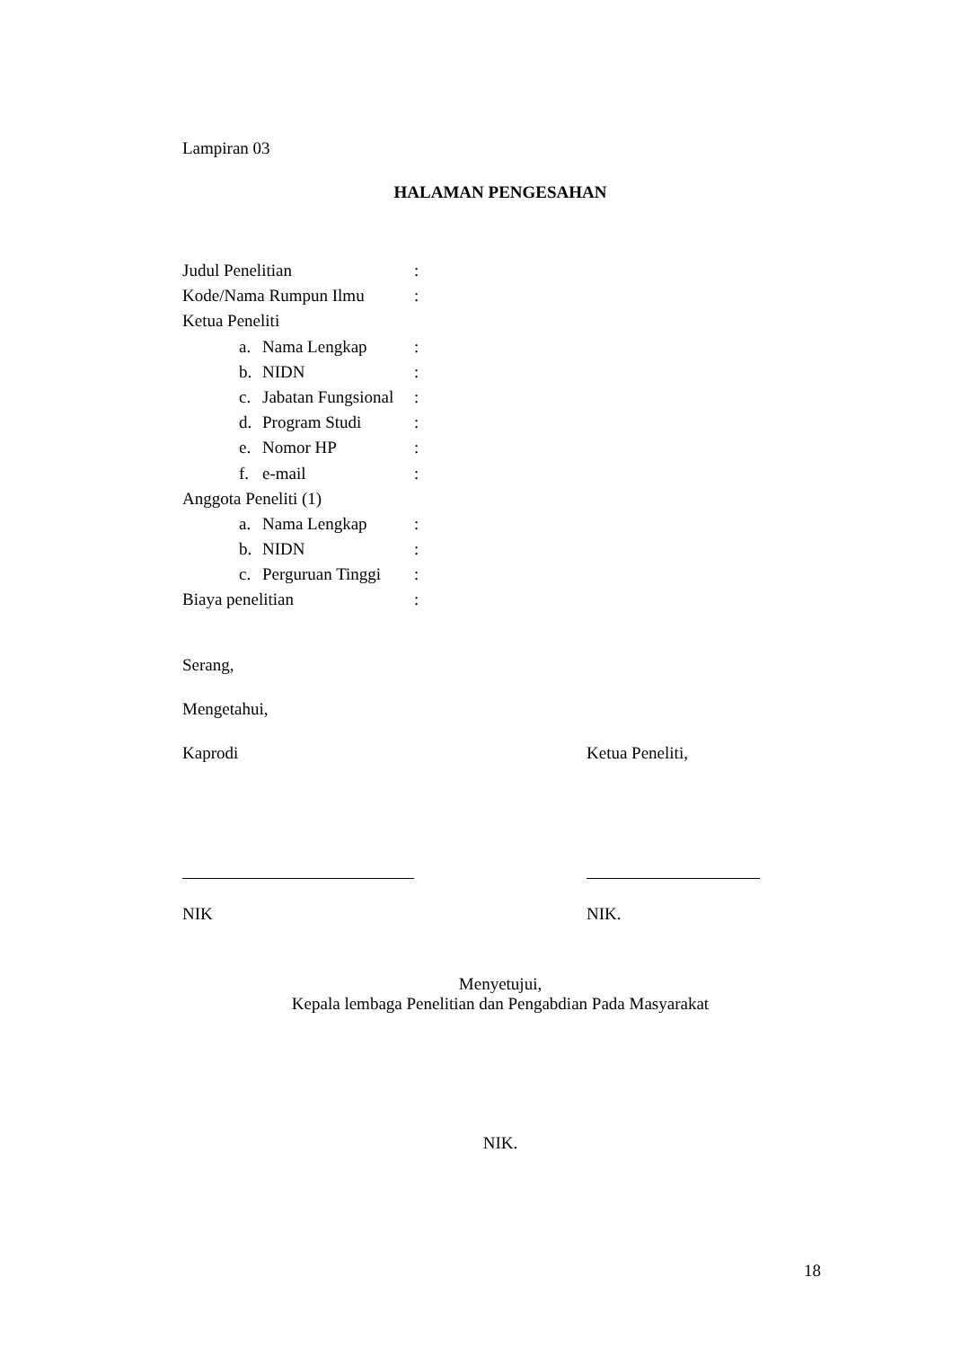Lampiran 03
HALAMAN PENGESAHAN
| Judul Penelitian | : |
| Kode/Nama Rumpun Ilmu | : |
| Ketua Peneliti | |
| a. Nama Lengkap | : |
| b. NIDN | : |
| c. Jabatan Fungsional | : |
| d. Program Studi | : |
| e. Nomor HP | : |
| f. e-mail | : |
| Anggota Peneliti (1) | |
| a. Nama Lengkap | : |
| b. NIDN | : |
| c. Perguruan Tinggi | : |
| Biaya penelitian | : |
Serang,
Mengetahui,
Kaprodi
NIK
Ketua Peneliti,
NIK.
Menyetujui,
Kepala lembaga Penelitian dan Pengabdian Pada Masyarakat
NIK.
18